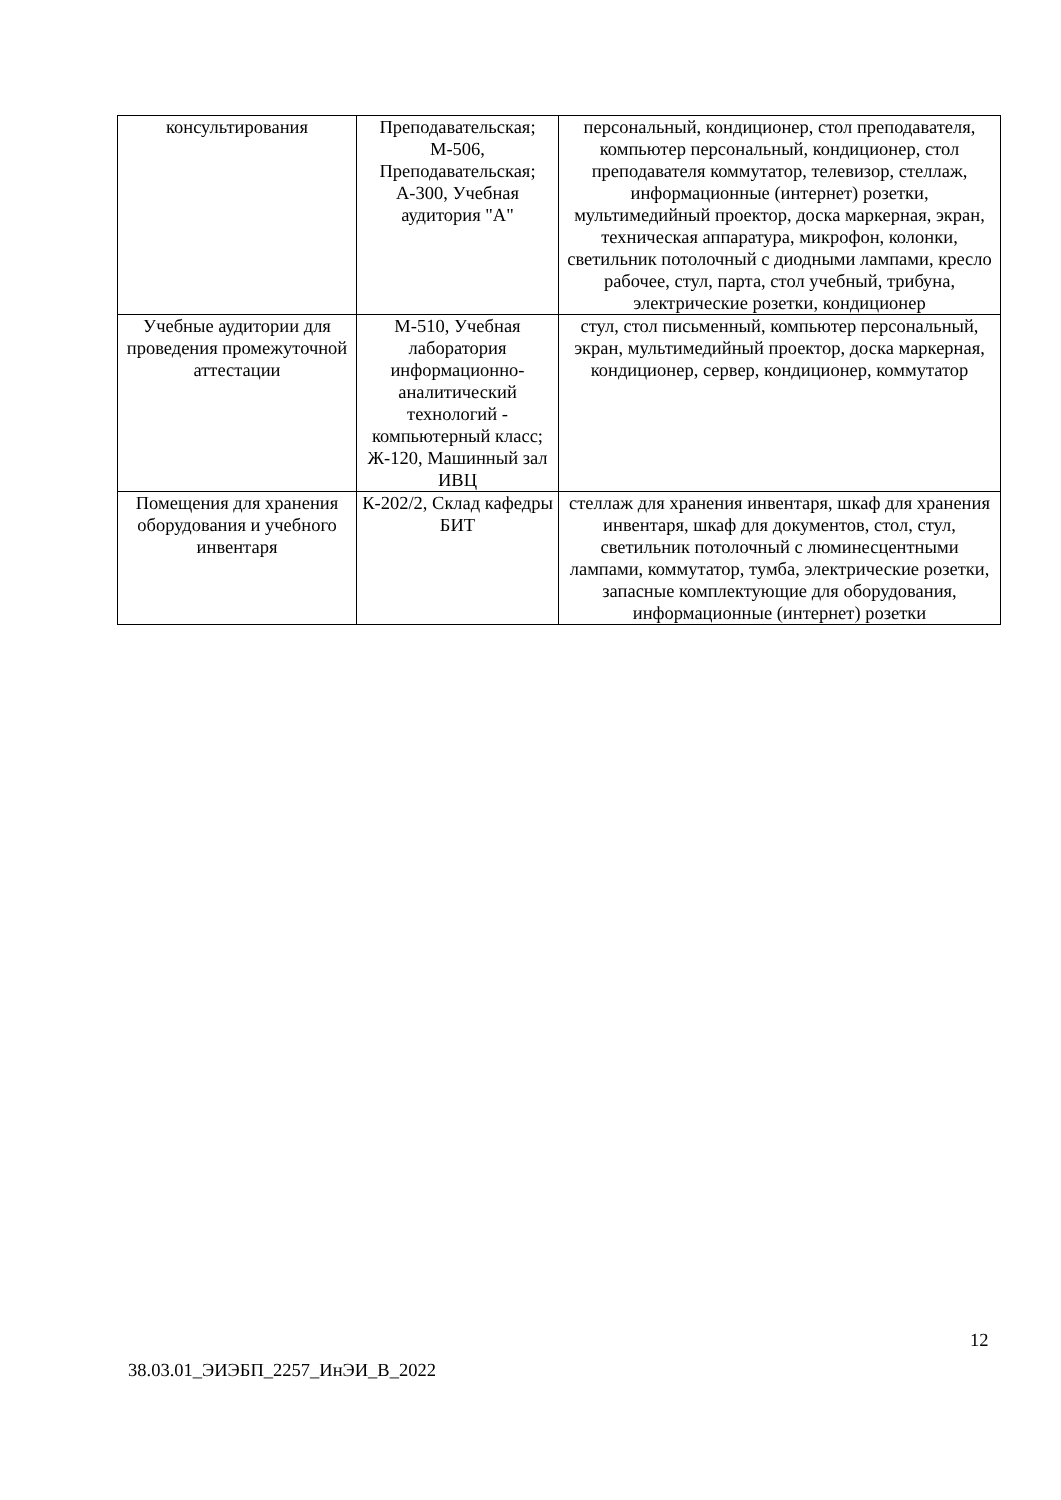| консультирования | Преподавательская; М-506, Преподавательская; А-300, Учебная аудитория "А" | персональный, кондиционер, стол преподавателя, компьютер персональный, кондиционер, стол преподавателя коммутатор, телевизор, стеллаж, информационные (интернет) розетки, мультимедийный проектор, доска маркерная, экран, техническая аппаратура, микрофон, колонки, светильник потолочный с диодными лампами, кресло рабочее, стул, парта, стол учебный, трибуна, электрические розетки, кондиционер |
| Учебные аудитории для проведения промежуточной аттестации | М-510, Учебная лаборатория информационно-аналитический технологий - компьютерный класс; Ж-120, Машинный зал ИВЦ | стул, стол письменный, компьютер персональный, экран, мультимедийный проектор, доска маркерная, кондиционер, сервер, кондиционер, коммутатор |
| Помещения для хранения оборудования и учебного инвентаря | К-202/2, Склад кафедры БИТ | стеллаж для хранения инвентаря, шкаф для хранения инвентаря, шкаф для документов, стол, стул, светильник потолочный с люминесцентными лампами, коммутатор, тумба, электрические розетки, запасные комплектующие для оборудования, информационные (интернет) розетки |
12
38.03.01_ЭИЭБП_2257_ИнЭИ_В_2022